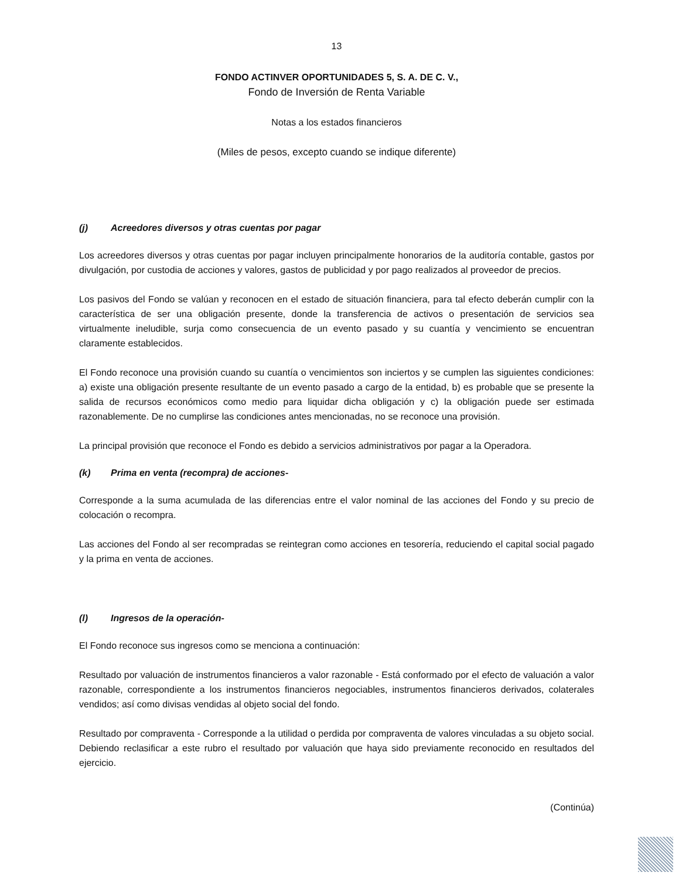13
FONDO ACTINVER OPORTUNIDADES 5, S. A. DE C. V.,
Fondo de Inversión de Renta Variable
Notas a los estados financieros
(Miles de pesos, excepto cuando se indique diferente)
(j) Acreedores diversos y otras cuentas por pagar
Los acreedores diversos y otras cuentas por pagar incluyen principalmente honorarios de la auditoría contable, gastos por divulgación, por custodia de acciones y valores, gastos de publicidad y por pago realizados al proveedor de precios.
Los pasivos del Fondo se valúan y reconocen en el estado de situación financiera, para tal efecto deberán cumplir con la característica de ser una obligación presente, donde la transferencia de activos o presentación de servicios sea virtualmente ineludible, surja como consecuencia de un evento pasado y su cuantía y vencimiento se encuentran claramente establecidos.
El Fondo reconoce una provisión cuando su cuantía o vencimientos son inciertos y se cumplen las siguientes condiciones: a) existe una obligación presente resultante de un evento pasado a cargo de la entidad, b) es probable que se presente la salida de recursos económicos como medio para liquidar dicha obligación y c) la obligación puede ser estimada razonablemente. De no cumplirse las condiciones antes mencionadas, no se reconoce una provisión.
La principal provisión que reconoce el Fondo es debido a servicios administrativos por pagar a la Operadora.
(k) Prima en venta (recompra) de acciones-
Corresponde a la suma acumulada de las diferencias entre el valor nominal de las acciones del Fondo y su precio de colocación o recompra.
Las acciones del Fondo al ser recompradas se reintegran como acciones en tesorería, reduciendo el capital social pagado y la prima en venta de acciones.
(l) Ingresos de la operación-
El Fondo reconoce sus ingresos como se menciona a continuación:
Resultado por valuación de instrumentos financieros a valor razonable - Está conformado por el efecto de valuación a valor razonable, correspondiente a los instrumentos financieros negociables, instrumentos financieros derivados, colaterales vendidos; así como divisas vendidas al objeto social del fondo.
Resultado por compraventa - Corresponde a la utilidad o perdida por compraventa de valores vinculadas a su objeto social. Debiendo reclasificar a este rubro el resultado por valuación que haya sido previamente reconocido en resultados del ejercicio.
(Continúa)